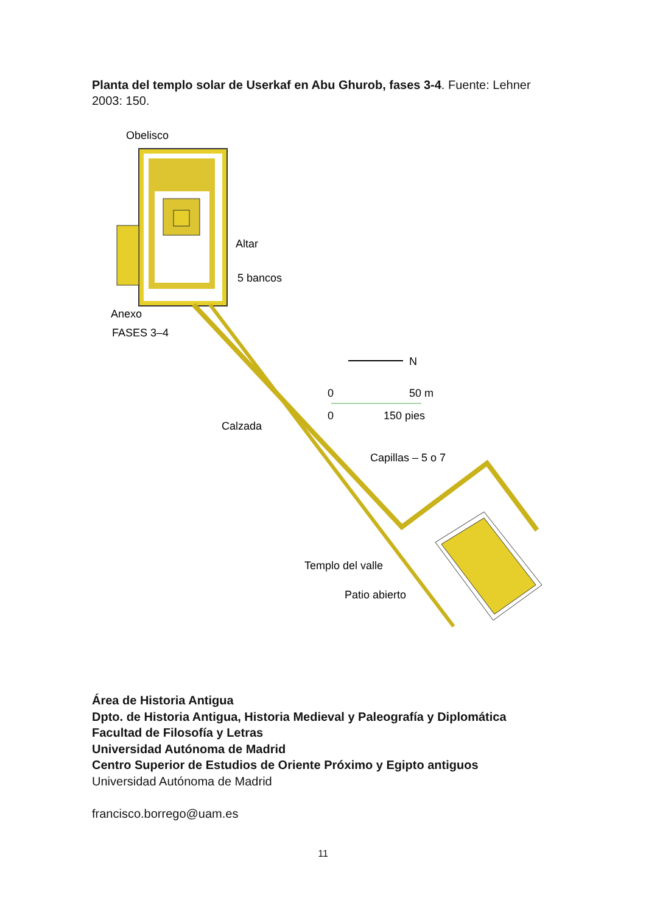Planta del templo solar de Userkaf en Abu Ghurob, fases 3-4. Fuente: Lehner 2003: 150.
Obelisco
Altar
5 bancos
Anexo
FASES 3–4
N
0
50 m
0
150 pies
Calzada
Capillas – 5 o 7
Templo del valle
Patio abierto
Área de Historia Antigua
Dpto. de Historia Antigua, Historia Medieval y Paleografía y Diplomática
Facultad de Filosofía y Letras
Universidad Autónoma de Madrid
Centro Superior de Estudios de Oriente Próximo y Egipto antiguos
Universidad Autónoma de Madrid
francisco.borrego@uam.es
11